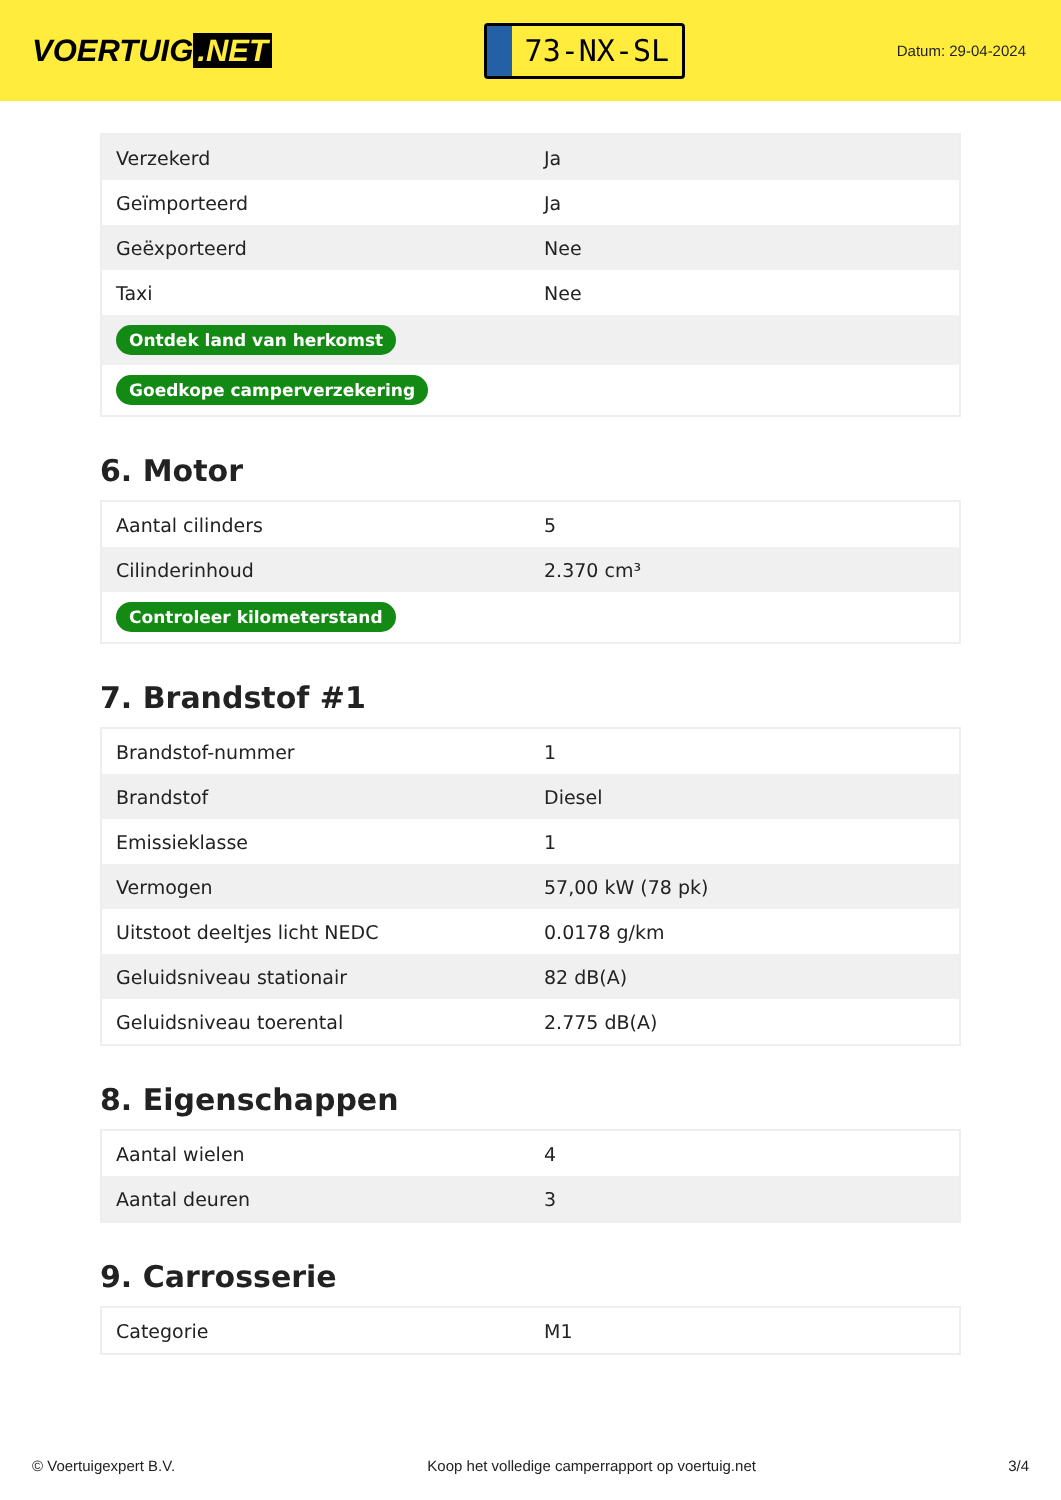VOERTUIG.NET
73-NX-SL
Datum: 29-04-2024
| Verzekerd | Ja |
| Geïmporteerd | Ja |
| Geëxporteerd | Nee |
| Taxi | Nee |
| Ontdek land van herkomst | |
| Goedkope camperverzekering | |
6. Motor
| Aantal cilinders | 5 |
| Cilinderinhoud | 2.370 cm³ |
| Controleer kilometerstand | |
7. Brandstof #1
| Brandstof-nummer | 1 |
| Brandstof | Diesel |
| Emissieklasse | 1 |
| Vermogen | 57,00 kW (78 pk) |
| Uitstoot deeltjes licht NEDC | 0.0178 g/km |
| Geluidsniveau stationair | 82 dB(A) |
| Geluidsniveau toerental | 2.775 dB(A) |
8. Eigenschappen
| Aantal wielen | 4 |
| Aantal deuren | 3 |
9. Carrosserie
| Categorie | M1 |
© Voertuigexpert B.V. Koop het volledige camperrapport op voertuig.net 3/4